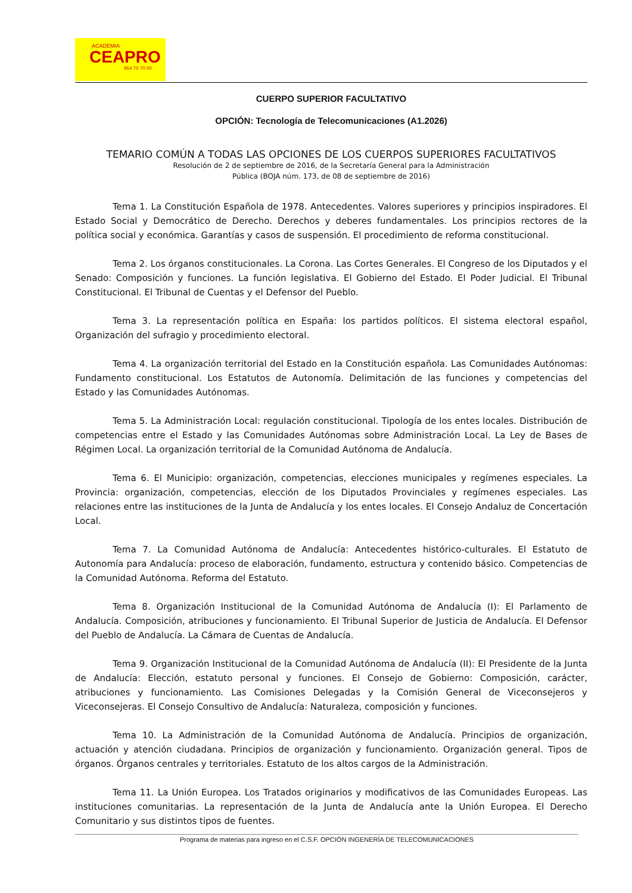ACADEMIA
CEAPRO
954 70 70 00
CUERPO SUPERIOR FACULTATIVO
OPCIÓN: Tecnología de Telecomunicaciones (A1.2026)
TEMARIO COMÚN A TODAS LAS OPCIONES DE LOS CUERPOS SUPERIORES FACULTATIVOS
Resolución de 2 de septiembre de 2016, de la Secretaría General para la Administración
Pública (BOJA núm. 173, de 08 de septiembre de 2016)
Tema 1. La Constitución Española de 1978. Antecedentes. Valores superiores y principios inspiradores. El Estado Social y Democrático de Derecho. Derechos y deberes fundamentales. Los principios rectores de la política social y económica. Garantías y casos de suspensión. El procedimiento de reforma constitucional.
Tema 2. Los órganos constitucionales. La Corona. Las Cortes Generales. El Congreso de los Diputados y el Senado: Composición y funciones. La función legislativa. El Gobierno del Estado. El Poder Judicial. El Tribunal Constitucional. El Tribunal de Cuentas y el Defensor del Pueblo.
Tema 3. La representación política en España: los partidos políticos. El sistema electoral español, Organización del sufragio y procedimiento electoral.
Tema 4. La organización territorial del Estado en la Constitución española. Las Comunidades Autónomas: Fundamento constitucional. Los Estatutos de Autonomía. Delimitación de las funciones y competencias del Estado y las Comunidades Autónomas.
Tema 5. La Administración Local: regulación constitucional. Tipología de los entes locales. Distribución de competencias entre el Estado y las Comunidades Autónomas sobre Administración Local. La Ley de Bases de Régimen Local. La organización territorial de la Comunidad Autónoma de Andalucía.
Tema 6. El Municipio: organización, competencias, elecciones municipales y regímenes especiales. La Provincia: organización, competencias, elección de los Diputados Provinciales y regímenes especiales. Las relaciones entre las instituciones de la Junta de Andalucía y los entes locales. El Consejo Andaluz de Concertación Local.
Tema 7. La Comunidad Autónoma de Andalucía: Antecedentes histórico-culturales. El Estatuto de Autonomía para Andalucía: proceso de elaboración, fundamento, estructura y contenido básico. Competencias de la Comunidad Autónoma. Reforma del Estatuto.
Tema 8. Organización Institucional de la Comunidad Autónoma de Andalucía (I): El Parlamento de Andalucía. Composición, atribuciones y funcionamiento. El Tribunal Superior de Justicia de Andalucía. El Defensor del Pueblo de Andalucía. La Cámara de Cuentas de Andalucía.
Tema 9. Organización Institucional de la Comunidad Autónoma de Andalucía (II): El Presidente de la Junta de Andalucía: Elección, estatuto personal y funciones. El Consejo de Gobierno: Composición, carácter, atribuciones y funcionamiento. Las Comisiones Delegadas y la Comisión General de Viceconsejeros y Viceconsejeras. El Consejo Consultivo de Andalucía: Naturaleza, composición y funciones.
Tema 10. La Administración de la Comunidad Autónoma de Andalucía. Principios de organización, actuación y atención ciudadana. Principios de organización y funcionamiento. Organización general. Tipos de órganos. Órganos centrales y territoriales. Estatuto de los altos cargos de la Administración.
Tema 11. La Unión Europea. Los Tratados originarios y modificativos de las Comunidades Europeas. Las instituciones comunitarias. La representación de la Junta de Andalucía ante la Unión Europea. El Derecho Comunitario y sus distintos tipos de fuentes.
Programa de materias para ingreso en el C.S.F. OPCIÓN INGENERÍA DE TELECOMUNICACIONES